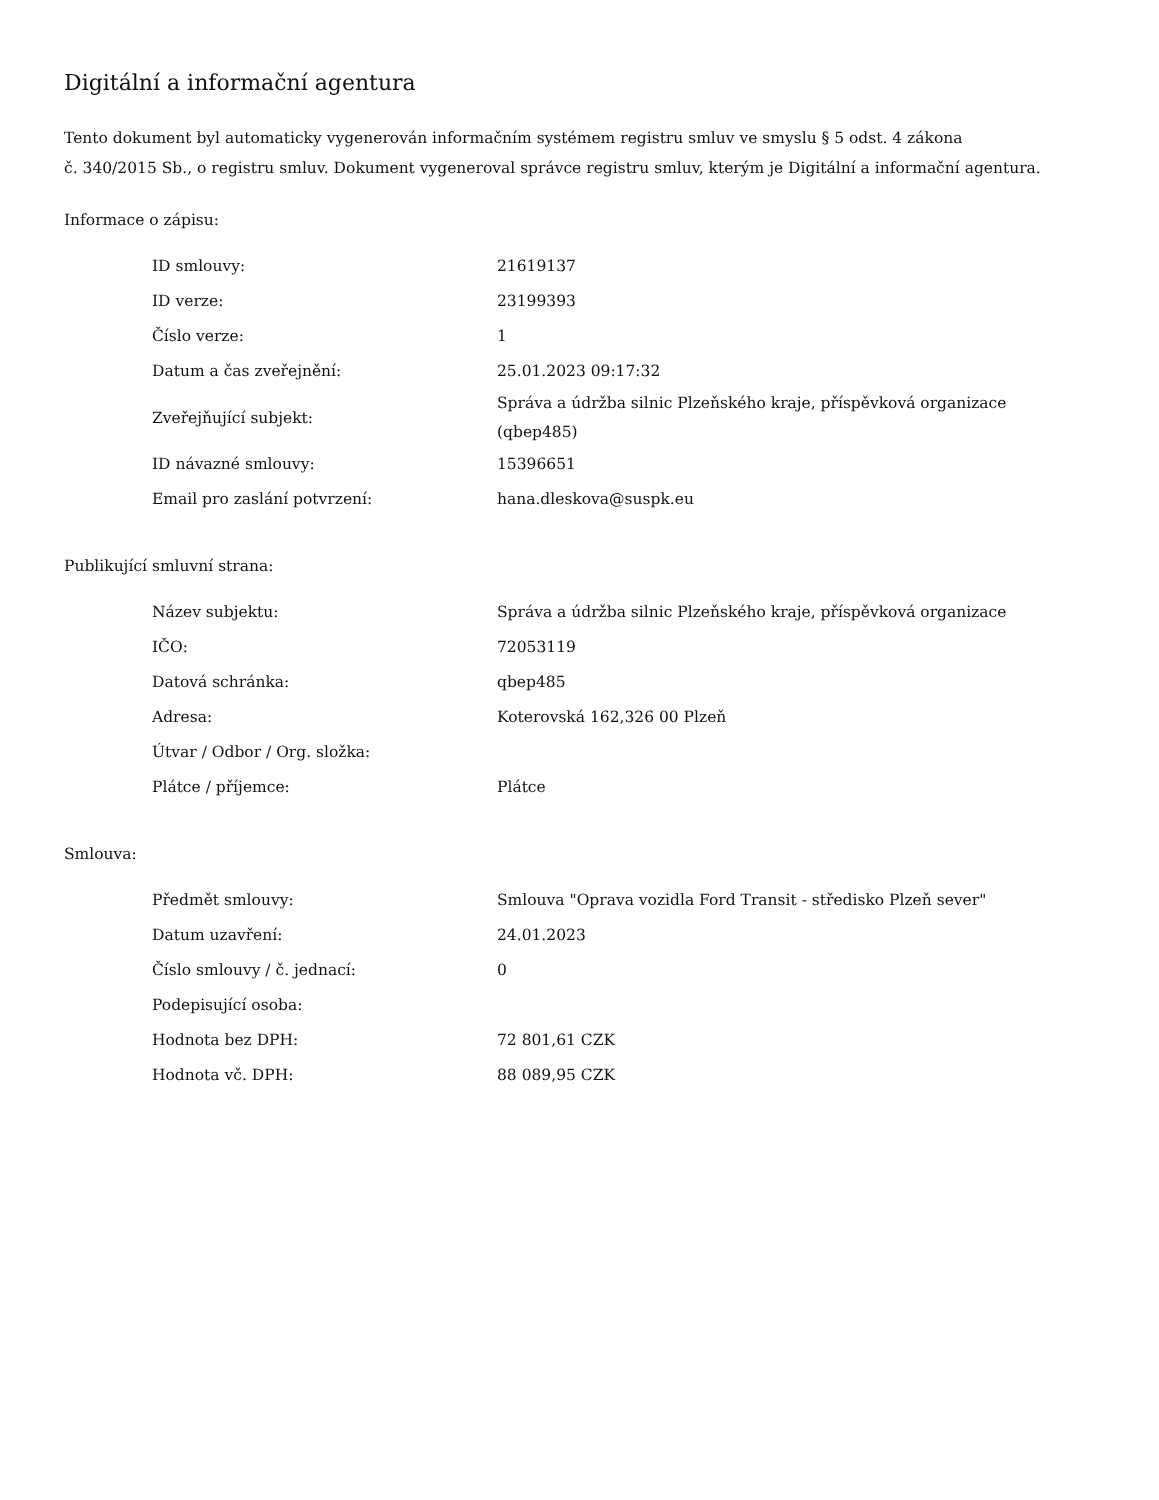Digitální a informační agentura
Tento dokument byl automaticky vygenerován informačním systémem registru smluv ve smyslu § 5 odst. 4 zákona
č. 340/2015 Sb., o registru smluv. Dokument vygeneroval správce registru smluv, kterým je Digitální a informační agentura.
Informace o zápisu:
| ID smlouvy: | 21619137 |
| ID verze: | 23199393 |
| Číslo verze: | 1 |
| Datum a čas zveřejnění: | 25.01.2023 09:17:32 |
| Zveřejňující subjekt: | Správa a údržba silnic Plzeňského kraje, příspěvková organizace (qbep485) |
| ID návazné smlouvy: | 15396651 |
| Email pro zaslání potvrzení: | hana.dleskova@suspk.eu |
Publikující smluvní strana:
| Název subjektu: | Správa a údržba silnic Plzeňského kraje, příspěvková organizace |
| IČO: | 72053119 |
| Datová schránka: | qbep485 |
| Adresa: | Koterovská 162,326 00 Plzeň |
| Útvar / Odbor / Org. složka: | |
| Plátce / příjemce: | Plátce |
Smlouva:
| Předmět smlouvy: | Smlouva "Oprava vozidla Ford Transit - středisko Plzeň sever" |
| Datum uzavření: | 24.01.2023 |
| Číslo smlouvy / č. jednací: | 0 |
| Podepisující osoba: | |
| Hodnota bez DPH: | 72 801,61 CZK |
| Hodnota vč. DPH: | 88 089,95 CZK |